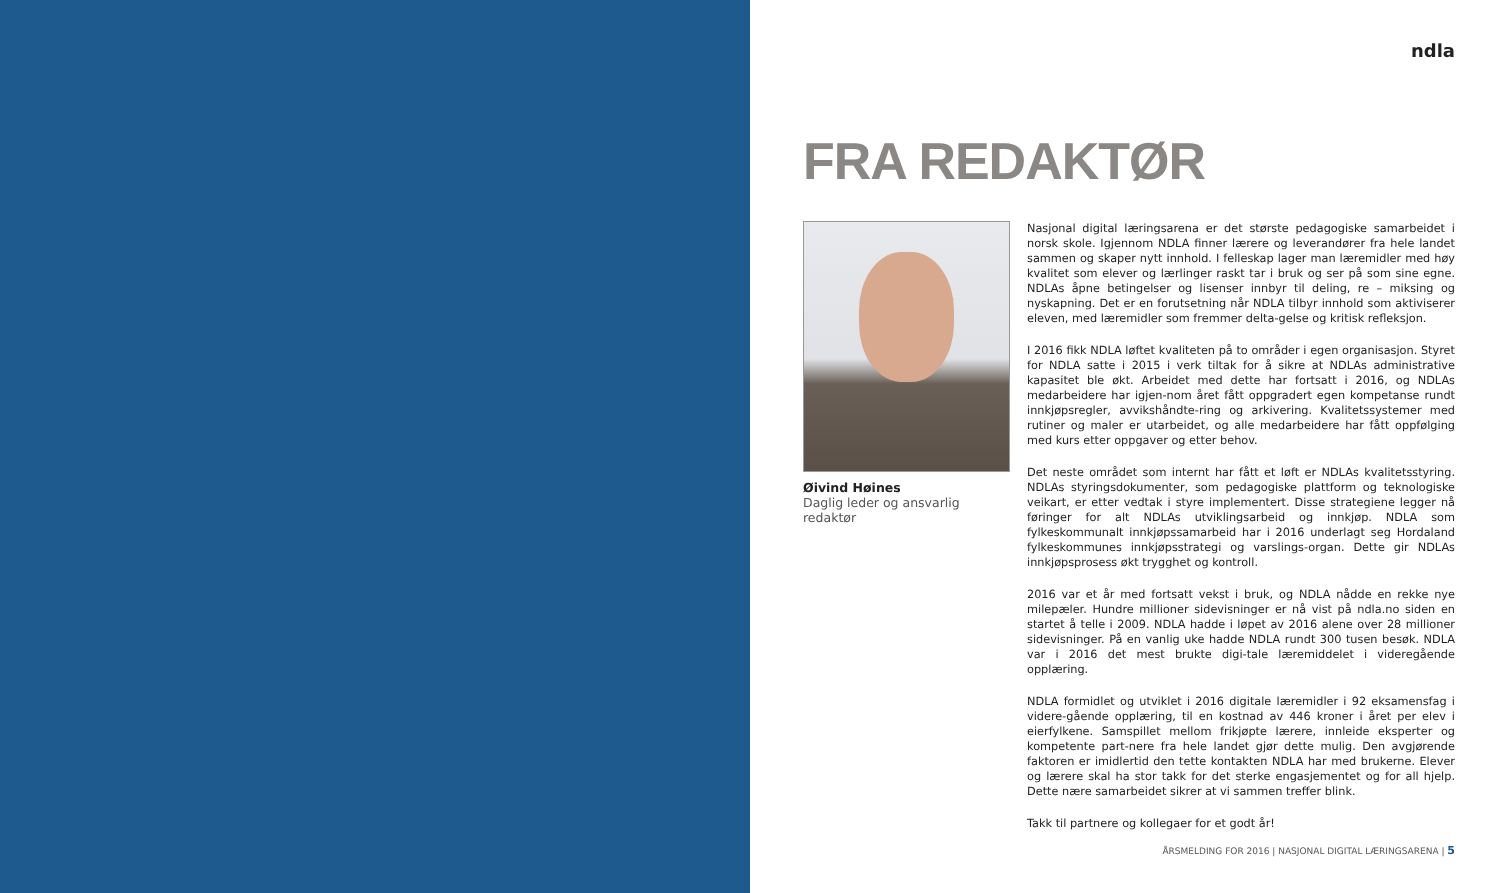ndla
FRA REDAKTØR
Øivind Høines
Daglig leder og ansvarlig redaktør
Nasjonal digital læringsarena er det største pedagogiske samarbeidet i norsk skole. Igjennom NDLA finner lærere og leverandører fra hele landet sammen og skaper nytt innhold. I felleskap lager man læremidler med høy kvalitet som elever og lærlinger raskt tar i bruk og ser på som sine egne. NDLAs åpne betingelser og lisenser innbyr til deling, re – miksing og nyskapning. Det er en forutsetning når NDLA tilbyr innhold som aktiviserer eleven, med læremidler som fremmer delta-gelse og kritisk refleksjon.
I 2016 fikk NDLA løftet kvaliteten på to områder i egen organisasjon. Styret for NDLA satte i 2015 i verk tiltak for å sikre at NDLAs administrative kapasitet ble økt. Arbeidet med dette har fortsatt i 2016, og NDLAs medarbeidere har igjen-nom året fått oppgradert egen kompetanse rundt innkjøpsregler, avvikshåndte-ring og arkivering. Kvalitetssystemer med rutiner og maler er utarbeidet, og alle medarbeidere har fått oppfølging med kurs etter oppgaver og etter behov.
Det neste området som internt har fått et løft er NDLAs kvalitetsstyring. NDLAs styringsdokumenter, som pedagogiske plattform og teknologiske veikart, er etter vedtak i styre implementert. Disse strategiene legger nå føringer for alt NDLAs utviklingsarbeid og innkjøp. NDLA som fylkeskommunalt innkjøpssamarbeid har i 2016 underlagt seg Hordaland fylkeskommunes innkjøpsstrategi og varslings-organ. Dette gir NDLAs innkjøpsprosess økt trygghet og kontroll.
2016 var et år med fortsatt vekst i bruk, og NDLA nådde en rekke nye milepæler. Hundre millioner sidevisninger er nå vist på ndla.no siden en startet å telle i 2009. NDLA hadde i løpet av 2016 alene over 28 millioner sidevisninger. På en vanlig uke hadde NDLA rundt 300 tusen besøk. NDLA var i 2016 det mest brukte digi-tale læremiddelet i videregående opplæring.
NDLA formidlet og utviklet i 2016 digitale læremidler i 92 eksamensfag i videre-gående opplæring, til en kostnad av 446 kroner i året per elev i eierfylkene. Samspillet mellom frikjøpte lærere, innleide eksperter og kompetente part-nere fra hele landet gjør dette mulig. Den avgjørende faktoren er imidlertid den tette kontakten NDLA har med brukerne. Elever og lærere skal ha stor takk for det sterke engasjementet og for all hjelp. Dette nære samarbeidet sikrer at vi sammen treffer blink.
Takk til partnere og kollegaer for et godt år!
ÅRSMELDING FOR 2016 | NASJONAL DIGITAL LÆRINGSARENA | 5